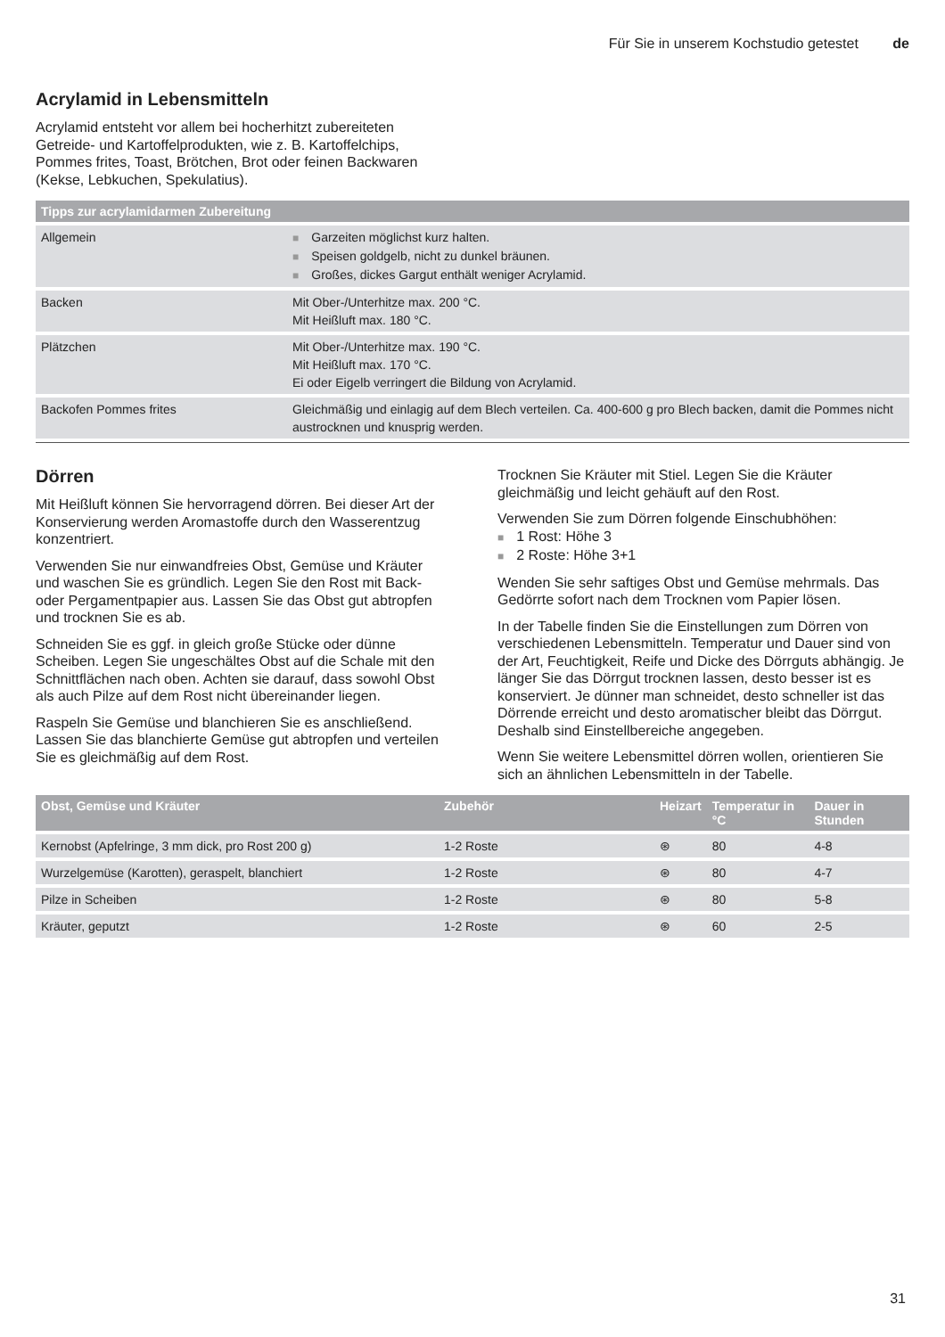Für Sie in unserem Kochstudio getestet de
Acrylamid in Lebensmitteln
Acrylamid entsteht vor allem bei hocherhitzt zubereiteten Getreide- und Kartoffelprodukten, wie z. B. Kartoffelchips, Pommes frites, Toast, Brötchen, Brot oder feinen Backwaren (Kekse, Lebkuchen, Spekulatius).
| Tipps zur acrylamidarmen Zubereitung | |
| --- | --- |
| Allgemein | ■ Garzeiten möglichst kurz halten. ■ Speisen goldgelb, nicht zu dunkel bräunen. ■ Großes, dickes Gargut enthält weniger Acrylamid. |
| Backen | Mit Ober-/Unterhitze max. 200 °C. Mit Heißluft max. 180 °C. |
| Plätzchen | Mit Ober-/Unterhitze max. 190 °C. Mit Heißluft max. 170 °C. Ei oder Eigelb verringert die Bildung von Acrylamid. |
| Backofen Pommes frites | Gleichmäßig und einlagig auf dem Blech verteilen. Ca. 400-600 g pro Blech backen, damit die Pommes nicht austrocknen und knusprig werden. |
Dörren
Mit Heißluft können Sie hervorragend dörren. Bei dieser Art der Konservierung werden Aromastoffe durch den Wasserentzug konzentriert.
Verwenden Sie nur einwandfreies Obst, Gemüse und Kräuter und waschen Sie es gründlich. Legen Sie den Rost mit Back- oder Pergamentpapier aus. Lassen Sie das Obst gut abtropfen und trocknen Sie es ab.
Schneiden Sie es ggf. in gleich große Stücke oder dünne Scheiben. Legen Sie ungeschältes Obst auf die Schale mit den Schnittflächen nach oben. Achten sie darauf, dass sowohl Obst als auch Pilze auf dem Rost nicht übereinander liegen.
Raspeln Sie Gemüse und blanchieren Sie es anschließend. Lassen Sie das blanchierte Gemüse gut abtropfen und verteilen Sie es gleichmäßig auf dem Rost.
Trocknen Sie Kräuter mit Stiel. Legen Sie die Kräuter gleichmäßig und leicht gehäuft auf den Rost.
Verwenden Sie zum Dörren folgende Einschubhöhen:
■ 1 Rost: Höhe 3
■ 2 Roste: Höhe 3+1
Wenden Sie sehr saftiges Obst und Gemüse mehrmals. Das Gedörrte sofort nach dem Trocknen vom Papier lösen.
In der Tabelle finden Sie die Einstellungen zum Dörren von verschiedenen Lebensmitteln. Temperatur und Dauer sind von der Art, Feuchtigkeit, Reife und Dicke des Dörrguts abhängig. Je länger Sie das Dörrgut trocknen lassen, desto besser ist es konserviert. Je dünner man schneidet, desto schneller ist das Dörrende erreicht und desto aromatischer bleibt das Dörrgut. Deshalb sind Einstellbereiche angegeben.
Wenn Sie weitere Lebensmittel dörren wollen, orientieren Sie sich an ähnlichen Lebensmitteln in der Tabelle.
| Obst, Gemüse und Kräuter | Zubehör | Heizart | Temperatur in °C | Dauer in Stunden |
| --- | --- | --- | --- | --- |
| Kernobst (Apfelringe, 3 mm dick, pro Rost 200 g) | 1-2 Roste | ⊛ | 80 | 4-8 |
| Wurzelgemüse (Karotten), geraspelt, blanchiert | 1-2 Roste | ⊛ | 80 | 4-7 |
| Pilze in Scheiben | 1-2 Roste | ⊛ | 80 | 5-8 |
| Kräuter, geputzt | 1-2 Roste | ⊛ | 60 | 2-5 |
31